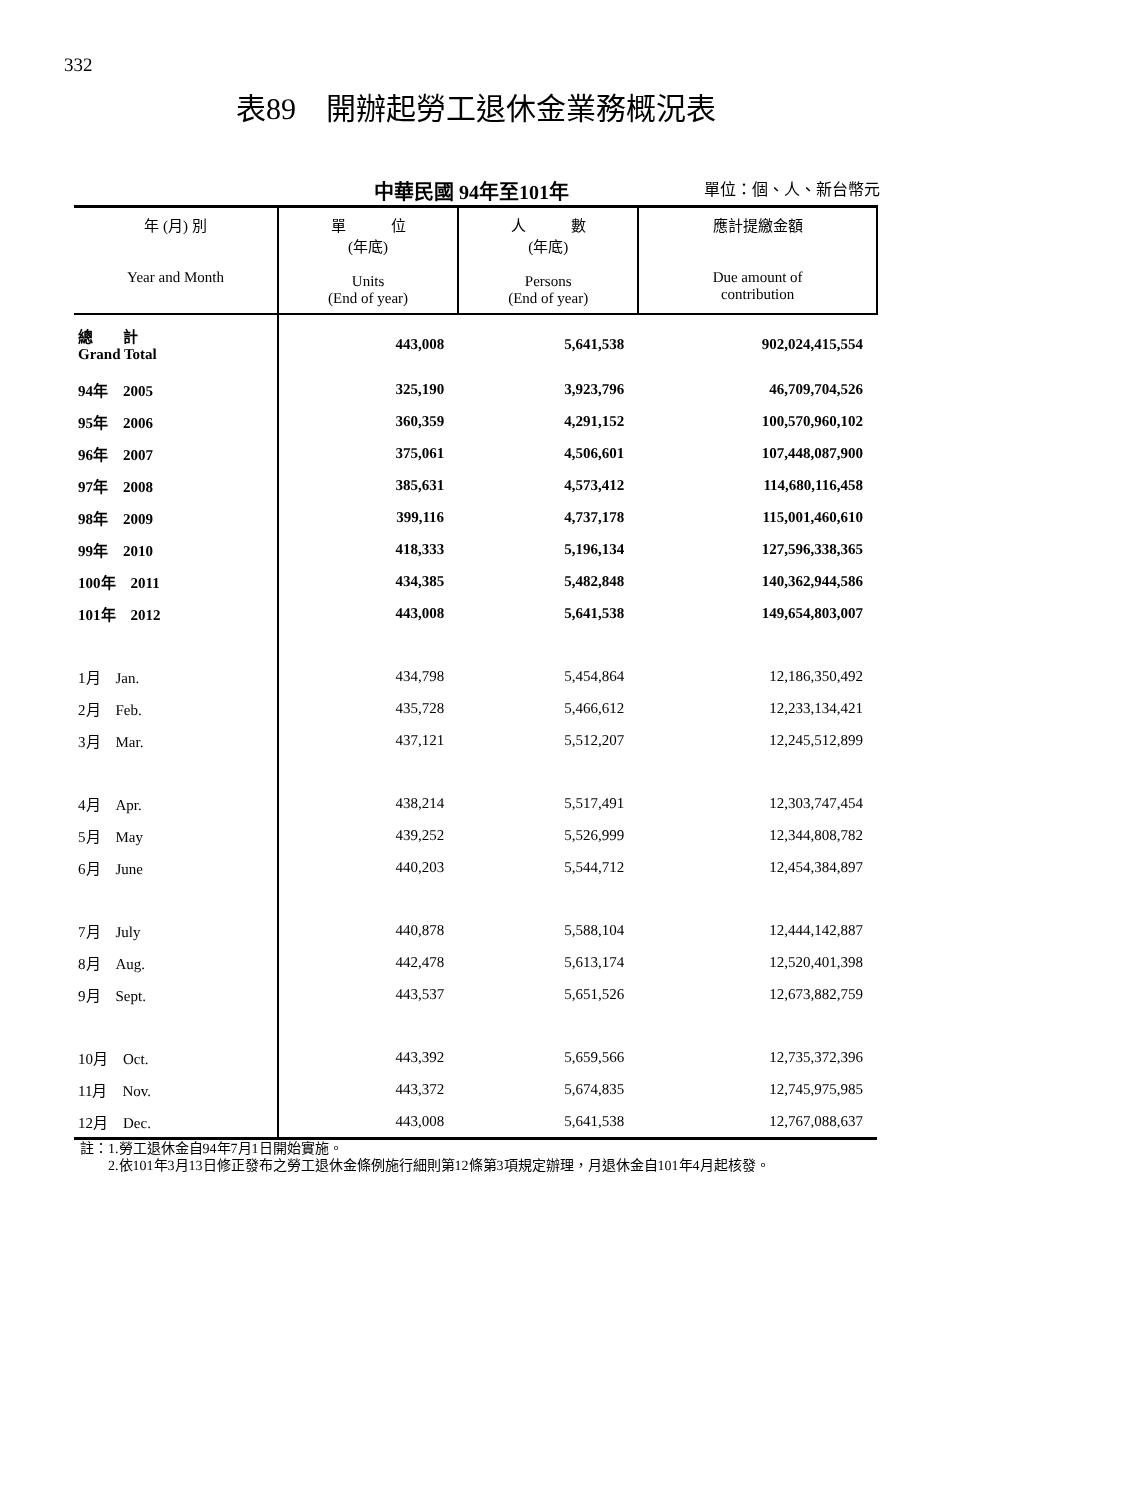332
表89　開辦起勞工退休金業務概況表
中華民國 94年至101年 單位：個、人、新台幣元
| 年 (月) 別 Year and Month | 單 位 (年底) Units (End of year) | 人 數 (年底) Persons (End of year) | 應計提繳金額 Due amount of contribution |
| --- | --- | --- | --- |
| 總 計 Grand Total | 443,008 | 5,641,538 | 902,024,415,554 |
| 94年 2005 | 325,190 | 3,923,796 | 46,709,704,526 |
| 95年 2006 | 360,359 | 4,291,152 | 100,570,960,102 |
| 96年 2007 | 375,061 | 4,506,601 | 107,448,087,900 |
| 97年 2008 | 385,631 | 4,573,412 | 114,680,116,458 |
| 98年 2009 | 399,116 | 4,737,178 | 115,001,460,610 |
| 99年 2010 | 418,333 | 5,196,134 | 127,596,338,365 |
| 100年 2011 | 434,385 | 5,482,848 | 140,362,944,586 |
| 101年 2012 | 443,008 | 5,641,538 | 149,654,803,007 |
| 1月 Jan. | 434,798 | 5,454,864 | 12,186,350,492 |
| 2月 Feb. | 435,728 | 5,466,612 | 12,233,134,421 |
| 3月 Mar. | 437,121 | 5,512,207 | 12,245,512,899 |
| 4月 Apr. | 438,214 | 5,517,491 | 12,303,747,454 |
| 5月 May | 439,252 | 5,526,999 | 12,344,808,782 |
| 6月 June | 440,203 | 5,544,712 | 12,454,384,897 |
| 7月 July | 440,878 | 5,588,104 | 12,444,142,887 |
| 8月 Aug. | 442,478 | 5,613,174 | 12,520,401,398 |
| 9月 Sept. | 443,537 | 5,651,526 | 12,673,882,759 |
| 10月 Oct. | 443,392 | 5,659,566 | 12,735,372,396 |
| 11月 Nov. | 443,372 | 5,674,835 | 12,745,975,985 |
| 12月 Dec. | 443,008 | 5,641,538 | 12,767,088,637 |
註：1.勞工退休金自94年7月1日開始實施。
　　2.依101年3月13日修正發布之勞工退休金條例施行細則第12條第3項規定辦理，月退休金自101年4月起核發。